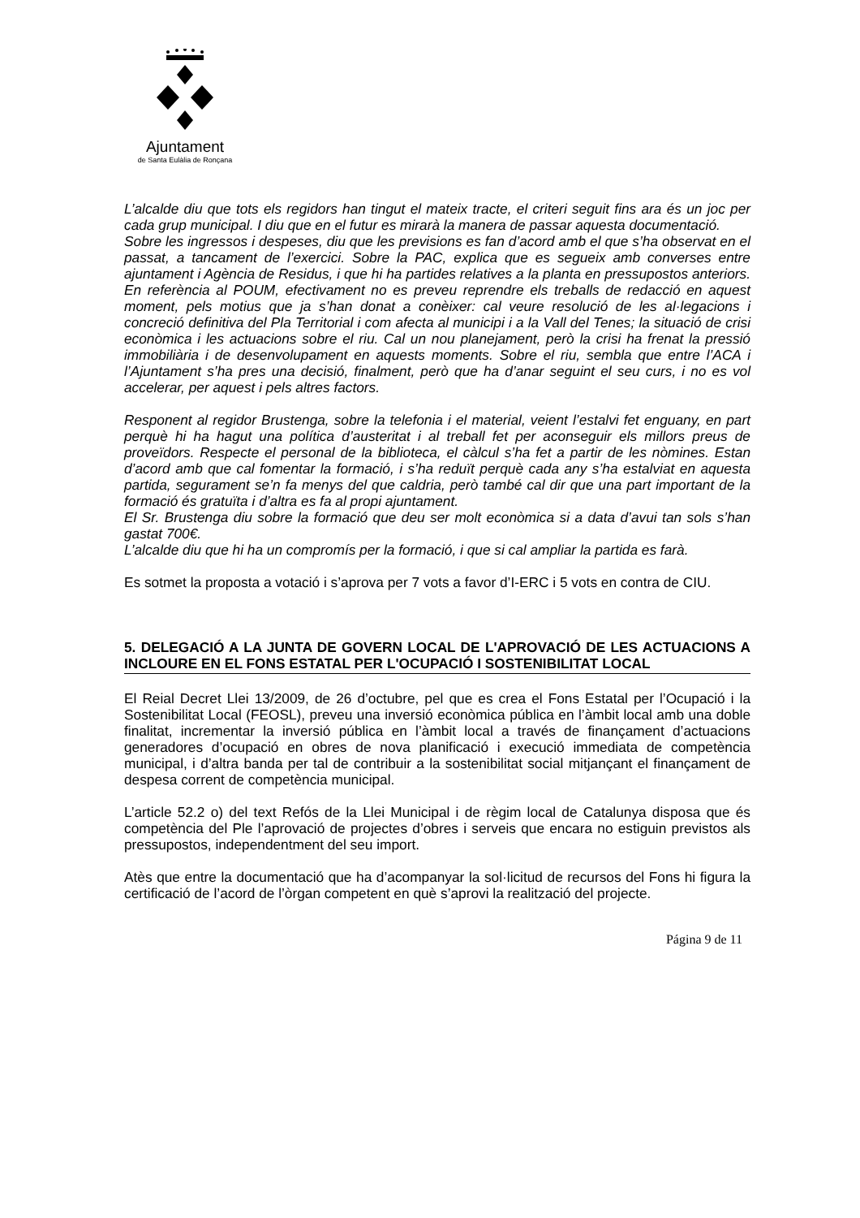Ajuntament
de Santa Eulàlia de Ronçana
L’alcalde diu que tots els regidors han tingut el mateix tracte, el criteri seguit fins ara és un joc per cada grup municipal. I diu que en el futur es mirarà la manera de passar aquesta documentació.
Sobre les ingressos i despeses, diu que les previsions es fan d’acord amb el que s’ha observat en el passat, a tancament de l’exercici. Sobre la PAC, explica que es segueix amb converses entre ajuntament i Agència de Residus, i que hi ha partides relatives a la planta en pressupostos anteriors. En referència al POUM, efectivament no es preveu reprendre els treballs de redacció en aquest moment, pels motius que ja s’han donat a conèixer: cal veure resolució de les al·legacions i concreció definitiva del Pla Territorial i com afecta al municipi i a la Vall del Tenes; la situació de crisi econòmica i les actuacions sobre el riu. Cal un nou planejament, però la crisi ha frenat la pressió immobiliària i de desenvolupament en aquests moments. Sobre el riu, sembla que entre l’ACA i l’Ajuntament s’ha pres una decisió, finalment, però que ha d’anar seguint el seu curs, i no es vol accelerar, per aquest i pels altres factors.
Responent al regidor Brustenga, sobre la telefonia i el material, veient l’estalvi fet enguany, en part perquè hi ha hagut una política d’austeritat i al treball fet per aconseguir els millors preus de proveïdors. Respecte el personal de la biblioteca, el càlcul s’ha fet a partir de les nòmines. Estan d’acord amb que cal fomentar la formació, i s’ha reduït perquè cada any s’ha estalviat en aquesta partida, segurament se’n fa menys del que caldria, però també cal dir que una part important de la formació és gratuïta i d’altra es fa al propi ajuntament.
El Sr. Brustenga diu sobre la formació que deu ser molt econòmica si a data d’avui tan sols s’han gastat 700€.
L’alcalde diu que hi ha un compromís per la formació, i que si cal ampliar la partida es farà.
Es sotmet la proposta a votació i s’aprova per 7 vots a favor d’I-ERC i 5 vots en contra de CIU.
5. DELEGACIÓ A LA JUNTA DE GOVERN LOCAL DE L'APROVACIÓ DE LES ACTUACIONS A INCLOURE EN EL FONS ESTATAL PER L'OCUPACIÓ I SOSTENIBILITAT LOCAL
El Reial Decret Llei 13/2009, de 26 d’octubre, pel que es crea el Fons Estatal per l’Ocupació i la Sostenibilitat Local (FEOSL), preveu una inversió econòmica pública en l’àmbit local amb una doble finalitat, incrementar la inversió pública en l’àmbit local a través de finançament d’actuacions generadores d’ocupació en obres de nova planificació i execució immediata de competència municipal, i d’altra banda per tal de contribuir a la sostenibilitat social mitjançant el finançament de despesa corrent de competència municipal.
L’article 52.2 o) del text Refós de la Llei Municipal i de règim local de Catalunya disposa que és competència del Ple l’aprovació de projectes d’obres i serveis que encara no estiguin previstos als pressupostos, independentment del seu import.
Atès que entre la documentació que ha d’acompanyar la sol·licitud de recursos del Fons hi figura la certificació de l’acord de l’òrgan competent en què s’aprovi la realització del projecte.
Página 9 de 11